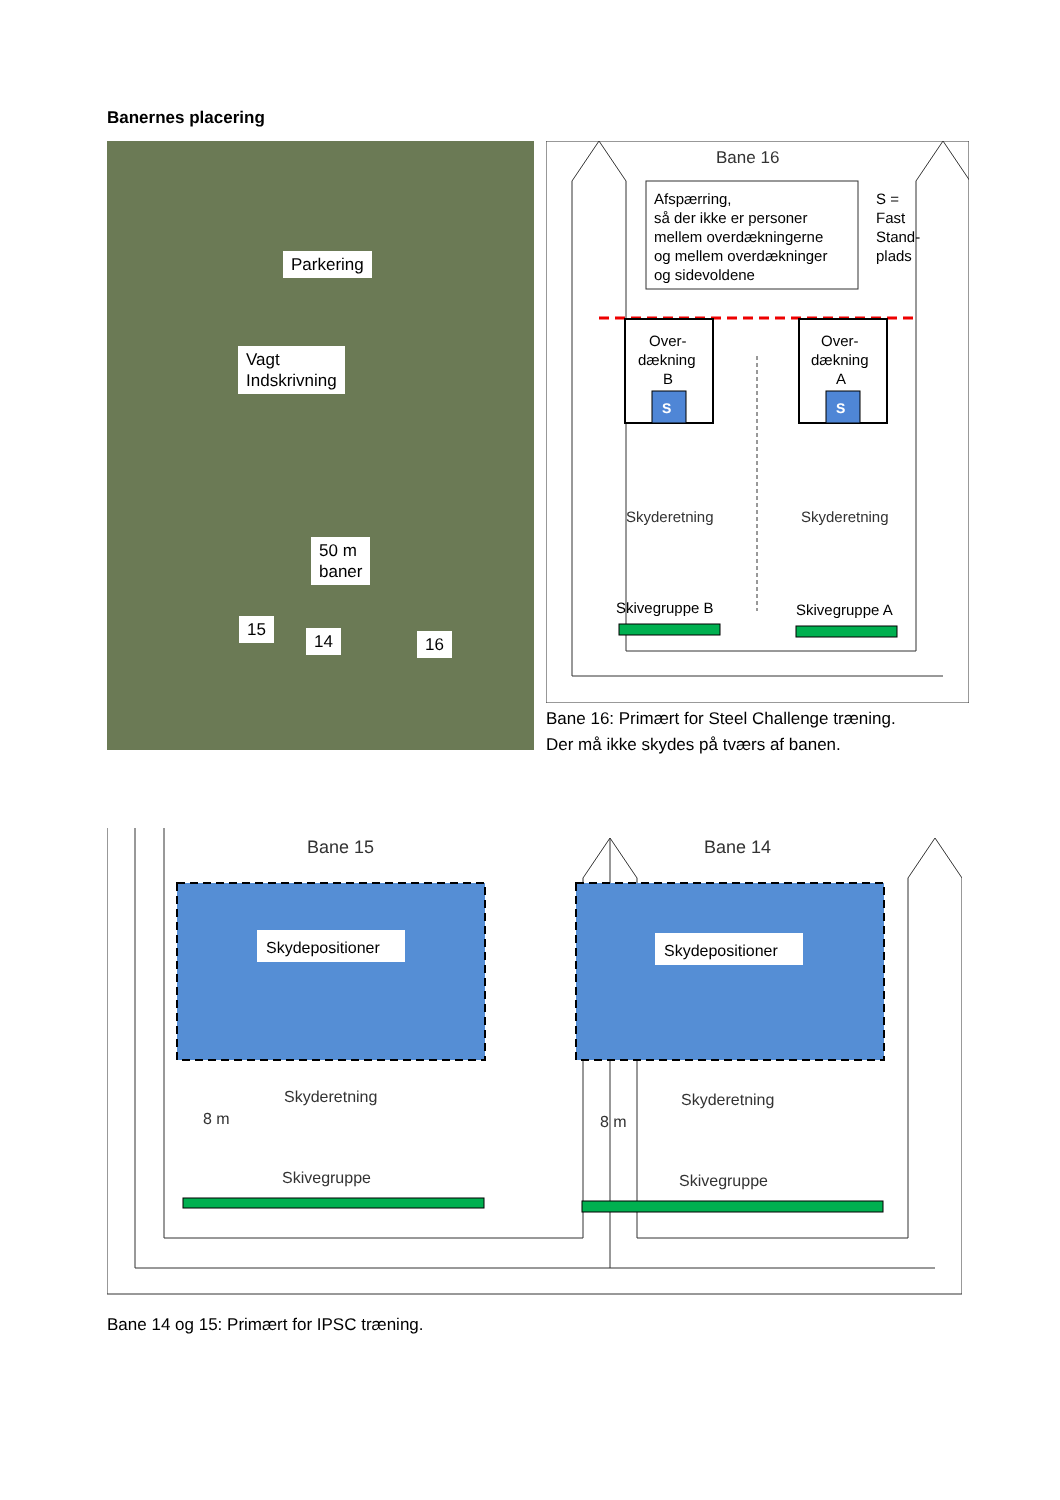Banernes placering
Parkering
Vagt
Indskrivning
50 m
baner
15
14 16
Bane 16
Afspærring,
så der ikke er personer
mellem overdækningerne
og mellem overdækninger
og sidevoldene
S =
Fast
Stand-
plads
Over-
dækning
B
S
Over-
dækning
A
S
Skyderetning
Skyderetning
Skivegruppe B
Skivegruppe A
Bane 16: Primært for Steel Challenge træning.
Der må ikke skydes på tværs af banen.
Bane 15
Bane 14
Skydepositioner
Skydepositioner
8 m
8 m
Skyderetning
Skyderetning
Skivegruppe
Skivegruppe
Bane 14 og 15: Primært for IPSC træning.